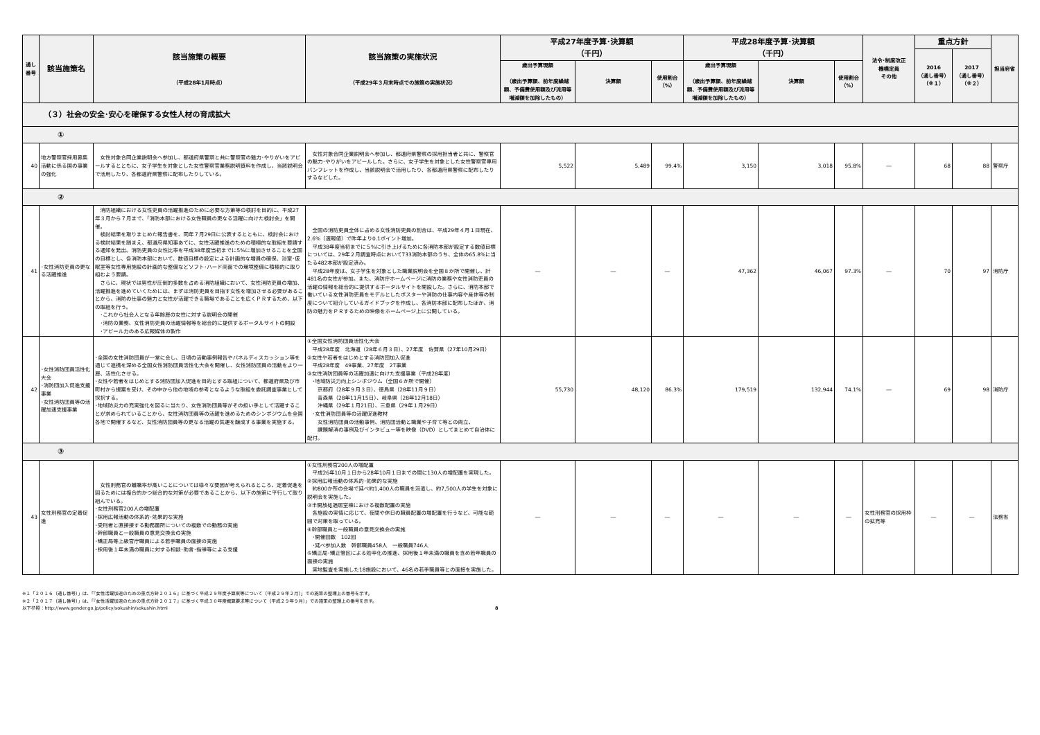| 通し番号 | 該当施策名 | 該当施策の概要 （平成28年1月時点） | 該当施策の実施状況 （平成29年３月末時点での施策の実施状況） | 平成27年度予算･決算額 （千円） | | | 平成28年度予算･決算額 （千円） | | | 法令･制度改正 機構定員 その他 | 重点方針 | | 担当府省 |
| --- | --- | --- | --- | --- | --- | --- | --- | --- | --- | --- | --- | --- | --- |
| | | | | | | | | | | | 2016 （通し番号） （※１） | 2017 （通し番号） （※２） | |
| | | | | 歳出予算現額 （歳出予算額、前年度繰越額、予備費使用額及び流用等増減額を加除したもの） | 決算額 | 使用割合 （%） | 歳出予算現額 （歳出予算額、前年度繰越額、予備費使用額及び流用等増減額を加除したもの） | 決算額 | 使用割合 （%） | | | | |
| （３）社会の安全･安心を確保する女性人材の育成拡大 | | | | | | | | | | | | | |
| ① | | | | | | | | | | | | | |
| 40 | 地方警察官採用募集活動に係る国の事業の強化 | 女性対象合同企業説明会へ参加し、都道府県警察と共に警察官の魅力･やりがいをアピールするとともに、女子学生を対象とした女性警察官業務説明資料を作成し、当該説明会で活用したり、各都道府県警察に配布したりしている。 | 女性対象合同企業説明会へ参加し、都道府県警察の採用担当者と共に、警察官の魅力･やりがいをアピールした。さらに、女子学生を対象とした女性警察官専用パンフレットを作成し、当該説明会で活用したり、各都道府県警察に配布したりするなどした。 | 5,522 | 5,489 | 99.4% | 3,150 | 3,018 | 95.8% | ― | 68 | 88 | 警察庁 |
| ② | | | | | | | | | | | | | |
| 41 | ･女性消防吏員の更なる活躍推進 | 消防組織における女性吏員の活躍推進のために必要な方策等の検討を目的に、平成27年３月から７月まで、「消防本部における女性職員の更なる活躍に向けた検討会」を開催。 検討結果を取りまとめた報告書を、同年７月29日に公表するとともに、検討会における検討結果を踏まえ、都道府県知事あてに、女性活躍推進のための積極的な取組を要請する通知を発出。消防吏員の女性比率を平成38年度当初までに5%に増加させることを全国の目標とし、各消防本部において、数値目標の設定による計画的な増員の確保、浴室･仮眠室等女性専用施設の計画的な整備などソフト･ハード両面での環境整備に積極的に取り組むよう要請。 さらに、現状では男性が圧倒的多数を占める消防組織において、女性消防吏員の増加、活躍推進を進めていくためには、まずは消防吏員を目指す女性を増加させる必要があることから、消防の仕事の魅力と女性が活躍できる職場であることを広くＰＲするため、以下の取組を行う。 ･これから社会人となる年齢層の女性に対する説明会の開催 ･消防の業務、女性消防吏員の活躍情報等を総合的に提供するポータルサイトの開設 ･アピール力のある広報媒体の製作 | 全国の消防吏員全体に占める女性消防吏員の割合は、平成29年４月１日現在、2.6%（速報値）で昨年より0.1ポイント増加。 平成38年度当初までに５%に引き上げるために各消防本部が設定する数値目標については、29年２月調査時点において733消防本部のうち、全体の65.8%に当たる482本部が設定済み。 平成28年度は、女子学生を対象とした職業説明会を全国８か所で開催し、計481名の女性が参加。また、消防庁ホームページに消防の業務や女性消防吏員の活躍の情報を総合的に提供するポータルサイトを開設した。さらに、消防本部で働いている女性消防吏員をモデルとしたポスターや消防の仕事内容や産休等の制度について紹介しているガイドブックを作成し、各消防本部に配布したほか、消防の魅力をＰＲするための映像をホームページ上に公開している。 | ― | ― | ― | 47,362 | 46,067 | 97.3% | ― | 70 | 97 | 消防庁 |
| 42 | ･女性消防団員活性化大会 ･消防団加入促進支援事業 ･女性消防団員等の活躍加速支援事業 | ･全国の女性消防団員が一堂に会し、日頃の活動事例報告やパネルディスカッション等を通じて連携を深める全国女性消防団員活性化大会を開催し、女性消防団員の活動をより一層、活性化させる。 ･女性や若者をはじめとする消防団加入促進を目的とする取組について、都道府県及び市町村から提案を受け、その中から他の地域の参考となるような取組を委託調査事業として採択する。 ･地域防災力の充実強化を図るに当たり、女性消防団員等がその担い手として活躍することが求められていることから、女性消防団員等の活躍を進めるためのシンポジウムを全国各地で開催するなど、女性消防団員等の更なる活躍の気運を醸成する事業を実施する。 | ①全国女性消防団員活性化大会 平成28年度 北海道（28年６月３日）、27年度 佐賀県（27年10月29日） ②女性や若者をはじめとする消防団加入促進 平成28年度 49事業、27年度 27事業 ③女性消防団員等の活躍加速に向けた支援事業（平成28年度） ･地域防災力向上シンポジウム（全国６か所で開催） 京都府（28年９月３日）、徳島県（28年11月９日） 青森県（28年11月15日）、岐阜県（28年12月18日） 沖縄県（29年１月21日）、三重県（29年１月29日） ･女性消防団員等の活躍促進教材 女性消防団員の活動事例、消防団活動と職業や子育て等との両立、 課題解消の事例及びインタビュー等を映像（DVD）としてまとめて自治体に配付。 | 55,730 | 48,120 | 86.3% | 179,519 | 132,944 | 74.1% | ― | 69 | 98 | 消防庁 |
| ③ | | | | | | | | | | | | | |
| 43 | 女性刑務官の定着促進 | 女性刑務官の離職率が高いことについては様々な要因が考えられるところ、定着促進を図るためには複合的かつ総合的な対策が必要であることから、以下の施策に平行して取り組んでいる。 ･女性刑務官200人の増配置 ･採用広報活動の体系的･効果的な実施 ･受刑者と直接接する勤務箇所についての複数での勤務の実施 ･幹部職員と一般職員の意見交換会の実施 ･矯正局等上級官庁職員による若手職員の面接の実施 ･採用後１年未満の職員に対する相談･助言･指導等による支援 | ①女性刑務官200人の増配置 平成26年10月１日から28年10月１日までの間に130人の増配置を実現した。 ②採用広報活動の体系的･効果的な実施 約800か所の会場で延べ約1,400人の職員を派遣し、約7,500人の学生を対象に説明会を実施した。 ③半開放処遇居室棟における複数配置の実施 各施設の実情に応じて、夜間や休日の職員配置の増配置を行うなど、可能な範囲で対策を取っている。 ④幹部職員と一般職員の意見交換会の実施 ･開催回数 102回 ･延べ参加人数 幹部職員458人 一般職員746人 ⑤矯正局･矯正管区による効率化の推進、採用後１年未満の職員を含め若年職員の面接の実施 実地監査を実施した18施設において、46名の若手職員等との面接を実施した。 | ― | ― | ― | ― | ― | ― | 女性刑務官の採用枠の拡充等 | ― | ― | 法務省 |
※１「２０１６（通し番号）」は、「『女性活躍加速のための重点方針２０１６』に基づく平成２９年度予算案等について（平成２９年２月）」での施策の整理上の番号を示す。
※２「２０１７（通し番号）」は、「『女性活躍加速のための重点方針２０１７』に基づく平成３０年度概算要求等について（平成２９年９月）」での施策の整理上の番号を示す。
以下参照：http://www.gender.go.jp/policy/sokushin/sokushin.html 8